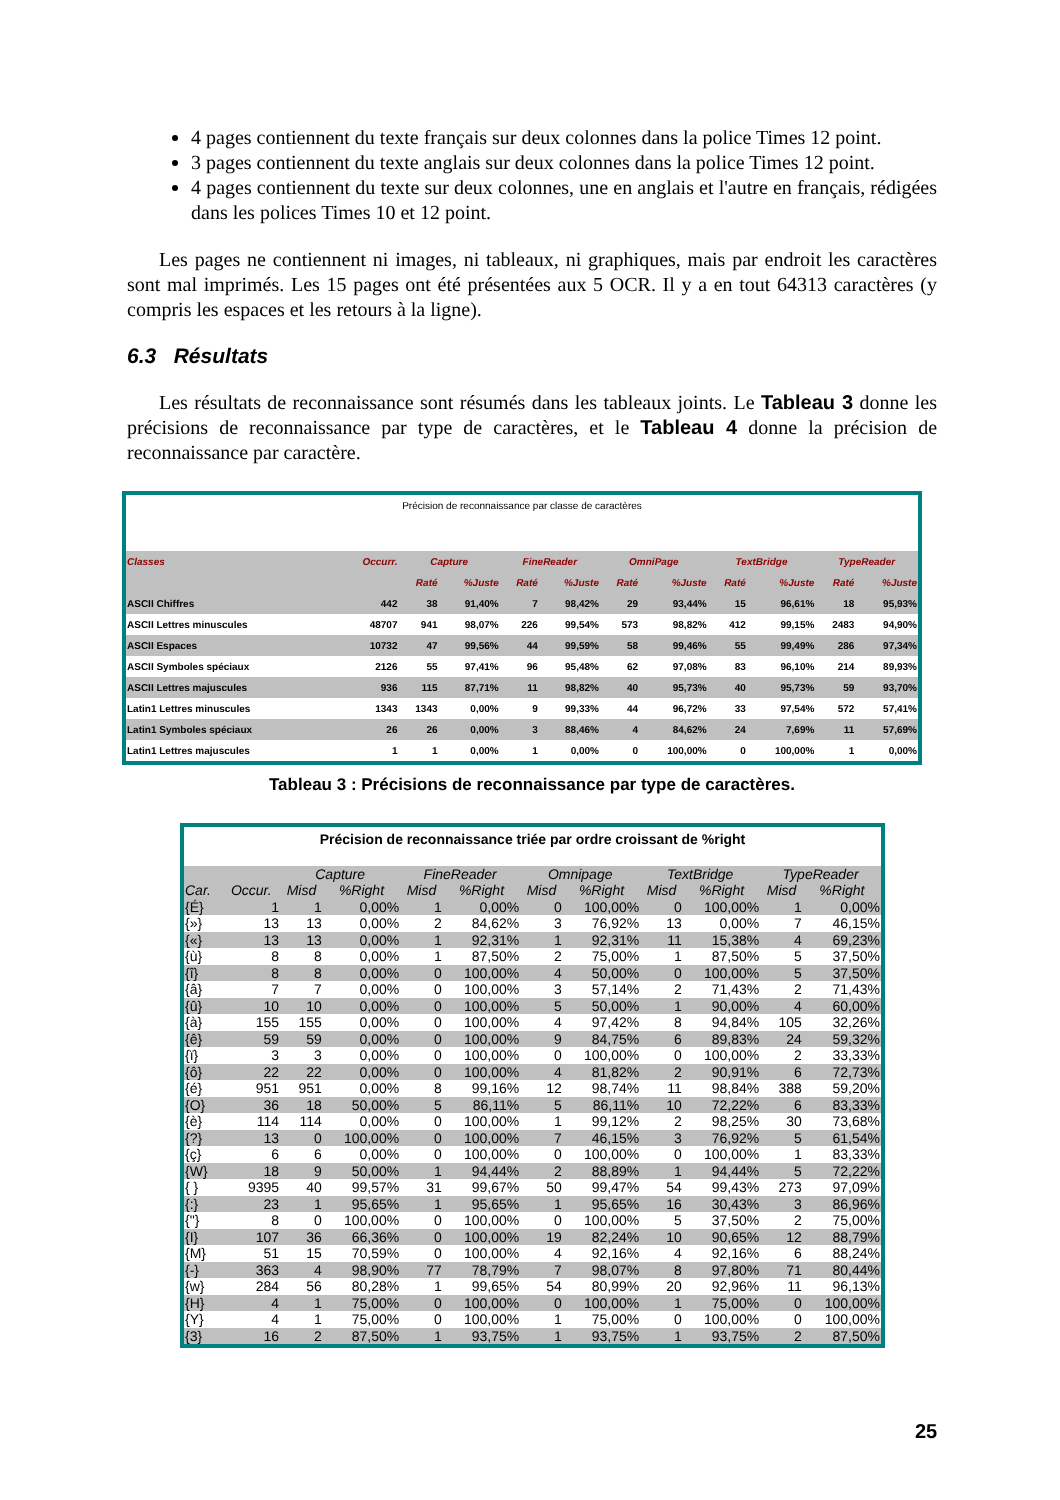4 pages contiennent du texte français sur deux colonnes dans la police Times 12 point.
3 pages contiennent du texte anglais sur deux colonnes dans la police Times 12 point.
4 pages contiennent du texte sur deux colonnes, une en anglais et l'autre en français, rédigées dans les polices Times 10 et 12 point.
Les pages ne contiennent ni images, ni tableaux, ni graphiques, mais par endroit les caractères sont mal imprimés. Les 15 pages ont été présentées aux 5 OCR. Il y a en tout 64313 caractères (y compris les espaces et les retours à la ligne).
6.3 Résultats
Les résultats de reconnaissance sont résumés dans les tableaux joints. Le Tableau 3 donne les précisions de reconnaissance par type de caractères, et le Tableau 4 donne la précision de reconnaissance par caractère.
| Précision de reconnaissance par classe de caractères | | | | | | | | | | | |
| --- | --- | --- | --- | --- | --- | --- | --- | --- | --- | --- | --- |
| Classes | Occurr. | Capture | | FineReader | | OmniPage | | TextBridge | | TypeReader | |
| | | Raté | %Juste | Raté | %Juste | Raté | %Juste | Raté | %Juste | Raté | %Juste |
| ASCII Chiffres | 442 | 38 | 91,40% | 7 | 98,42% | 29 | 93,44% | 15 | 96,61% | 18 | 95,93% |
| ASCII Lettres minuscules | 48707 | 941 | 98,07% | 226 | 99,54% | 573 | 98,82% | 412 | 99,15% | 2483 | 94,90% |
| ASCII Espaces | 10732 | 47 | 99,56% | 44 | 99,59% | 58 | 99,46% | 55 | 99,49% | 286 | 97,34% |
| ASCII Symboles spéciaux | 2126 | 55 | 97,41% | 96 | 95,48% | 62 | 97,08% | 83 | 96,10% | 214 | 89,93% |
| ASCII Lettres majuscules | 936 | 115 | 87,71% | 11 | 98,82% | 40 | 95,73% | 40 | 95,73% | 59 | 93,70% |
| Latin1 Lettres minuscules | 1343 | 1343 | 0,00% | 9 | 99,33% | 44 | 96,72% | 33 | 97,54% | 572 | 57,41% |
| Latin1 Symboles spéciaux | 26 | 26 | 0,00% | 3 | 88,46% | 4 | 84,62% | 24 | 7,69% | 11 | 57,69% |
| Latin1 Lettres majuscules | 1 | 1 | 0,00% | 1 | 0,00% | 0 | 100,00% | 0 | 100,00% | 1 | 0,00% |
Tableau 3 : Précisions de reconnaissance par type de caractères.
| Précision de reconnaissance triée par ordre croissant de %right | | | | | | | | | | | |
| --- | --- | --- | --- | --- | --- | --- | --- | --- | --- | --- | --- |
| | | Capture | | FineReader | | Omnipage | | TextBridge | | TypeReader | |
| Car. | Occur. | Misd | %Right | Misd | %Right | Misd | %Right | Misd | %Right | Misd | %Right |
| {É} | 1 | 1 | 0,00% | 1 | 0,00% | 0 | 100,00% | 0 | 100,00% | 1 | 0,00% |
| {»} | 13 | 13 | 0,00% | 2 | 84,62% | 3 | 76,92% | 13 | 0,00% | 7 | 46,15% |
| {«} | 13 | 13 | 0,00% | 1 | 92,31% | 1 | 92,31% | 11 | 15,38% | 4 | 69,23% |
| {ù} | 8 | 8 | 0,00% | 1 | 87,50% | 2 | 75,00% | 1 | 87,50% | 5 | 37,50% |
| {î} | 8 | 8 | 0,00% | 0 | 100,00% | 4 | 50,00% | 0 | 100,00% | 5 | 37,50% |
| {â} | 7 | 7 | 0,00% | 0 | 100,00% | 3 | 57,14% | 2 | 71,43% | 2 | 71,43% |
| {û} | 10 | 10 | 0,00% | 0 | 100,00% | 5 | 50,00% | 1 | 90,00% | 4 | 60,00% |
| {à} | 155 | 155 | 0,00% | 0 | 100,00% | 4 | 97,42% | 8 | 94,84% | 105 | 32,26% |
| {ê} | 59 | 59 | 0,00% | 0 | 100,00% | 9 | 84,75% | 6 | 89,83% | 24 | 59,32% |
| {ï} | 3 | 3 | 0,00% | 0 | 100,00% | 0 | 100,00% | 0 | 100,00% | 2 | 33,33% |
| {ô} | 22 | 22 | 0,00% | 0 | 100,00% | 4 | 81,82% | 2 | 90,91% | 6 | 72,73% |
| {é} | 951 | 951 | 0,00% | 8 | 99,16% | 12 | 98,74% | 11 | 98,84% | 388 | 59,20% |
| {O} | 36 | 18 | 50,00% | 5 | 86,11% | 5 | 86,11% | 10 | 72,22% | 6 | 83,33% |
| {è} | 114 | 114 | 0,00% | 0 | 100,00% | 1 | 99,12% | 2 | 98,25% | 30 | 73,68% |
| {?} | 13 | 0 | 100,00% | 0 | 100,00% | 7 | 46,15% | 3 | 76,92% | 5 | 61,54% |
| {ç} | 6 | 6 | 0,00% | 0 | 100,00% | 0 | 100,00% | 0 | 100,00% | 1 | 83,33% |
| {W} | 18 | 9 | 50,00% | 1 | 94,44% | 2 | 88,89% | 1 | 94,44% | 5 | 72,22% |
| { } | 9395 | 40 | 99,57% | 31 | 99,67% | 50 | 99,47% | 54 | 99,43% | 273 | 97,09% |
| {:} | 23 | 1 | 95,65% | 1 | 95,65% | 1 | 95,65% | 16 | 30,43% | 3 | 86,96% |
| {"} | 8 | 0 | 100,00% | 0 | 100,00% | 0 | 100,00% | 5 | 37,50% | 2 | 75,00% |
| {I} | 107 | 36 | 66,36% | 0 | 100,00% | 19 | 82,24% | 10 | 90,65% | 12 | 88,79% |
| {M} | 51 | 15 | 70,59% | 0 | 100,00% | 4 | 92,16% | 4 | 92,16% | 6 | 88,24% |
| {-} | 363 | 4 | 98,90% | 77 | 78,79% | 7 | 98,07% | 8 | 97,80% | 71 | 80,44% |
| {w} | 284 | 56 | 80,28% | 1 | 99,65% | 54 | 80,99% | 20 | 92,96% | 11 | 96,13% |
| {H} | 4 | 1 | 75,00% | 0 | 100,00% | 0 | 100,00% | 1 | 75,00% | 0 | 100,00% |
| {Y} | 4 | 1 | 75,00% | 0 | 100,00% | 1 | 75,00% | 0 | 100,00% | 0 | 100,00% |
| {3} | 16 | 2 | 87,50% | 1 | 93,75% | 1 | 93,75% | 1 | 93,75% | 2 | 87,50% |
25